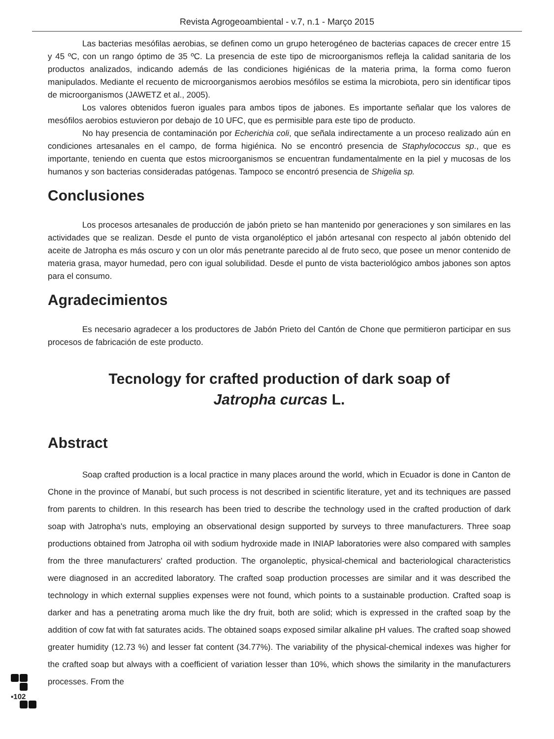Revista Agrogeoambiental - v.7, n.1 - Março 2015
Las bacterias mesófilas aerobias, se definen como un grupo heterogéneo de bacterias capaces de crecer entre 15 y 45 ºC, con un rango óptimo de 35 ºC. La presencia de este tipo de microorganismos refleja la calidad sanitaria de los productos analizados, indicando además de las condiciones higiénicas de la materia prima, la forma como fueron manipulados. Mediante el recuento de microorganismos aerobios mesófilos se estima la microbiota, pero sin identificar tipos de microorganismos (JAWETZ et al., 2005).
Los valores obtenidos fueron iguales para ambos tipos de jabones. Es importante señalar que los valores de mesófilos aerobios estuvieron por debajo de 10 UFC, que es permisible para este tipo de producto.
No hay presencia de contaminación por Echerichia coli, que señala indirectamente a un proceso realizado aún en condiciones artesanales en el campo, de forma higiénica. No se encontró presencia de Staphylococcus sp., que es importante, teniendo en cuenta que estos microorganismos se encuentran fundamentalmente en la piel y mucosas de los humanos y son bacterias consideradas patógenas. Tampoco se encontró presencia de Shigelia sp.
Conclusiones
Los procesos artesanales de producción de jabón prieto se han mantenido por generaciones y son similares en las actividades que se realizan. Desde el punto de vista organoléptico el jabón artesanal con respecto al jabón obtenido del aceite de Jatropha es más oscuro y con un olor más penetrante parecido al de fruto seco, que posee un menor contenido de materia grasa, mayor humedad, pero con igual solubilidad. Desde el punto de vista bacteriológico ambos jabones son aptos para el consumo.
Agradecimientos
Es necesario agradecer a los productores de Jabón Prieto del Cantón de Chone que permitieron participar en sus procesos de fabricación de este producto.
Tecnology for crafted production of dark soap of
Jatropha curcas L.
Abstract
Soap crafted production is a local practice in many places around the world, which in Ecuador is done in Canton de Chone in the province of Manabí, but such process is not described in scientific literature, yet and its techniques are passed from parents to children. In this research has been tried to describe the technology used in the crafted production of dark soap with Jatropha's nuts, employing an observational design supported by surveys to three manufacturers. Three soap productions obtained from Jatropha oil with sodium hydroxide made in INIAP laboratories were also compared with samples from the three manufacturers' crafted production. The organoleptic, physical-chemical and bacteriological characteristics were diagnosed in an accredited laboratory. The crafted soap production processes are similar and it was described the technology in which external supplies expenses were not found, which points to a sustainable production. Crafted soap is darker and has a penetrating aroma much like the dry fruit, both are solid; which is expressed in the crafted soap by the addition of cow fat with fat saturates acids. The obtained soaps exposed similar alkaline pH values. The crafted soap showed greater humidity (12.73 %) and lesser fat content (34.77%). The variability of the physical-chemical indexes was higher for the crafted soap but always with a coefficient of variation lesser than 10%, which shows the similarity in the manufacturers processes. From the
▪102